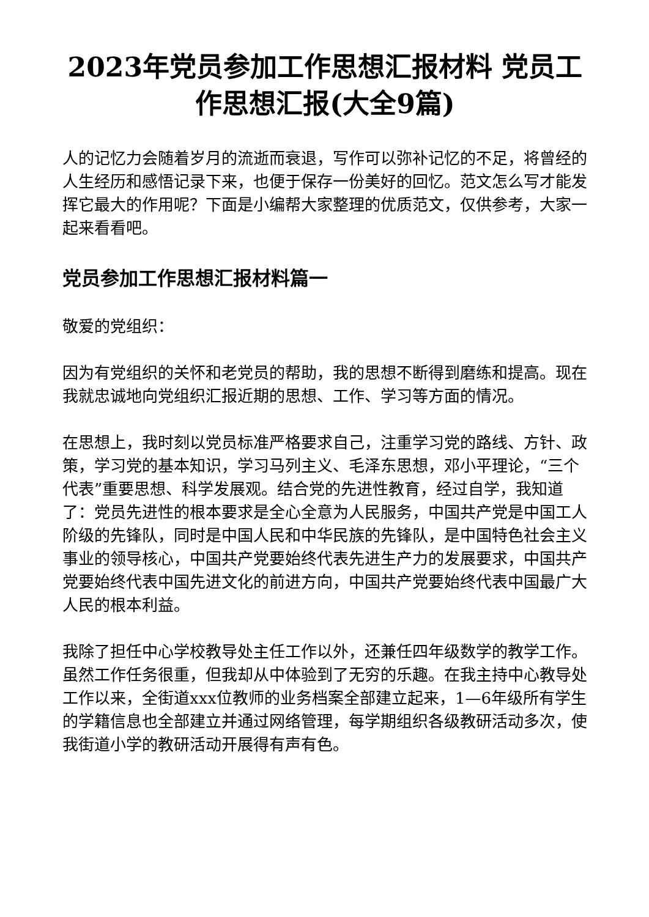2023年党员参加工作思想汇报材料 党员工作思想汇报(大全9篇)
人的记忆力会随着岁月的流逝而衰退，写作可以弥补记忆的不足，将曾经的人生经历和感悟记录下来，也便于保存一份美好的回忆。范文怎么写才能发挥它最大的作用呢？下面是小编帮大家整理的优质范文，仅供参考，大家一起来看看吧。
党员参加工作思想汇报材料篇一
敬爱的党组织：
因为有党组织的关怀和老党员的帮助，我的思想不断得到磨练和提高。现在我就忠诚地向党组织汇报近期的思想、工作、学习等方面的情况。
在思想上，我时刻以党员标准严格要求自己，注重学习党的路线、方针、政策，学习党的基本知识，学习马列主义、毛泽东思想，邓小平理论，“三个代表”重要思想、科学发展观。结合党的先进性教育，经过自学，我知道了：党员先进性的根本要求是全心全意为人民服务，中国共产党是中国工人阶级的先锋队，同时是中国人民和中华民族的先锋队，是中国特色社会主义事业的领导核心，中国共产党要始终代表先进生产力的发展要求，中国共产党要始终代表中国先进文化的前进方向，中国共产党要始终代表中国最广大人民的根本利益。
我除了担任中心学校教导处主任工作以外，还兼任四年级数学的教学工作。虽然工作任务很重，但我却从中体验到了无穷的乐趣。在我主持中心教导处工作以来，全街道xxx位教师的业务档案全部建立起来，1—6年级所有学生的学籍信息也全部建立并通过网络管理，每学期组织各级教研活动多次，使我街道小学的教研活动开展得有声有色。